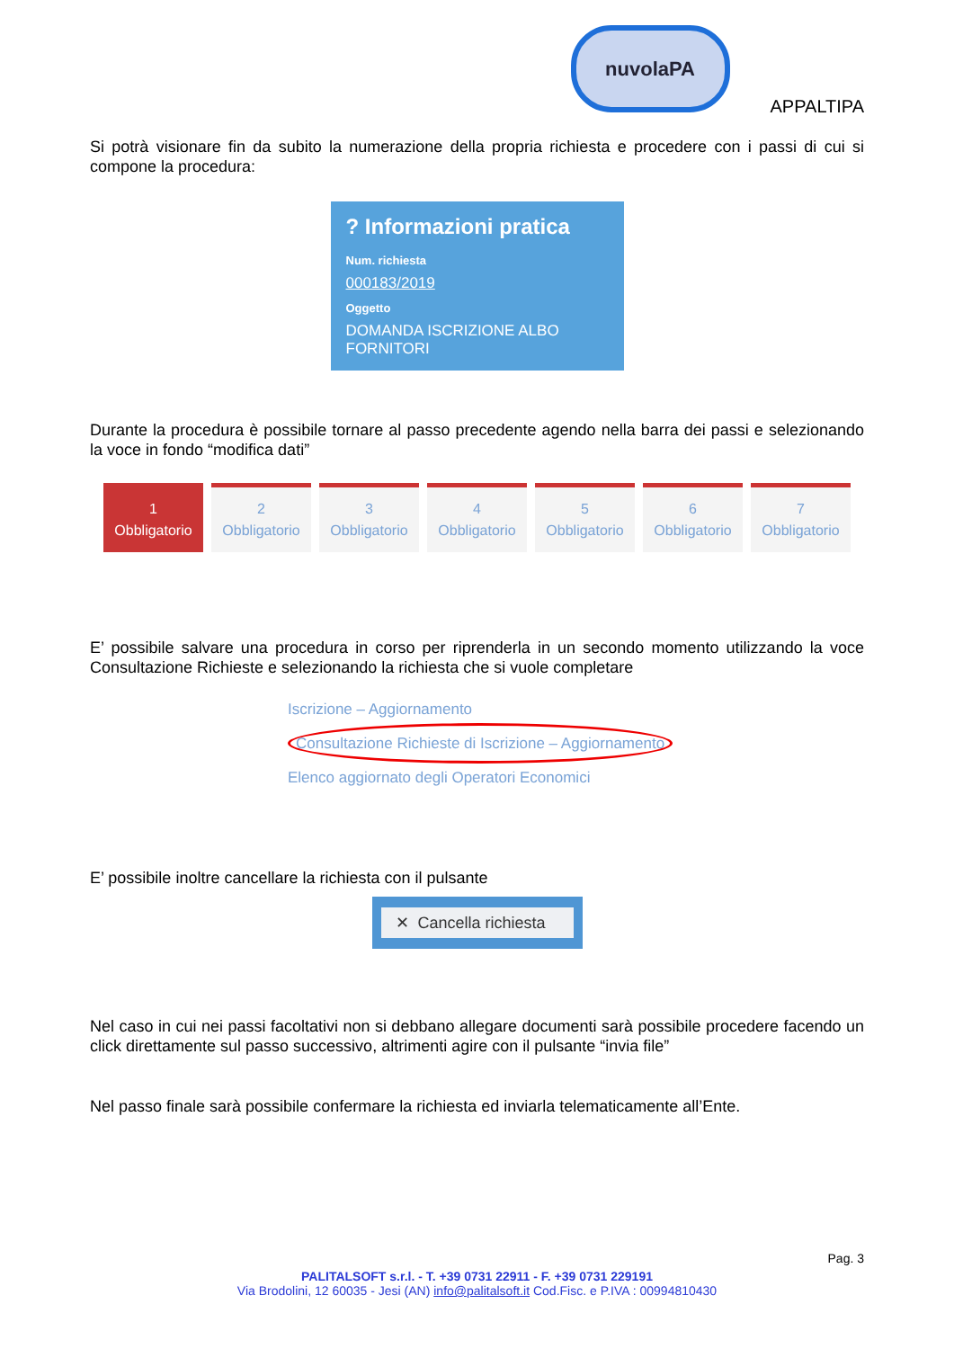nuvolaPA
APPALTIPA
Si potrà visionare fin da subito la numerazione della propria richiesta e procedere con i passi di cui si compone la procedura:
? Informazioni pratica
Num. richiesta
000183/2019
Oggetto
DOMANDA ISCRIZIONE ALBO FORNITORI
Durante la procedura è possibile tornare al passo precedente agendo nella barra dei passi e selezionando la voce in fondo “modifica dati”
1
Obbligatorio
2
Obbligatorio
3
Obbligatorio
4
Obbligatorio
5
Obbligatorio
6
Obbligatorio
7
Obbligatorio
E’ possibile salvare una procedura in corso per riprenderla in un secondo momento utilizzando la voce Consultazione Richieste e selezionando la richiesta che si vuole completare
Iscrizione – Aggiornamento
Consultazione Richieste di Iscrizione – Aggiornamento
Elenco aggiornato degli Operatori Economici
E’ possibile inoltre cancellare la richiesta con il pulsante
✕ Cancella richiesta
Nel caso in cui nei passi facoltativi non si debbano allegare documenti sarà possibile procedere facendo un click direttamente sul passo successivo, altrimenti agire con il pulsante “invia file”
Nel passo finale sarà possibile confermare la richiesta ed inviarla telematicamente all’Ente.
Pag. 3
PALITALSOFT s.r.l. - T. +39 0731 22911 - F. +39 0731 229191
Via Brodolini, 12 60035 - Jesi (AN) info@palitalsoft.it Cod.Fisc. e P.IVA : 00994810430